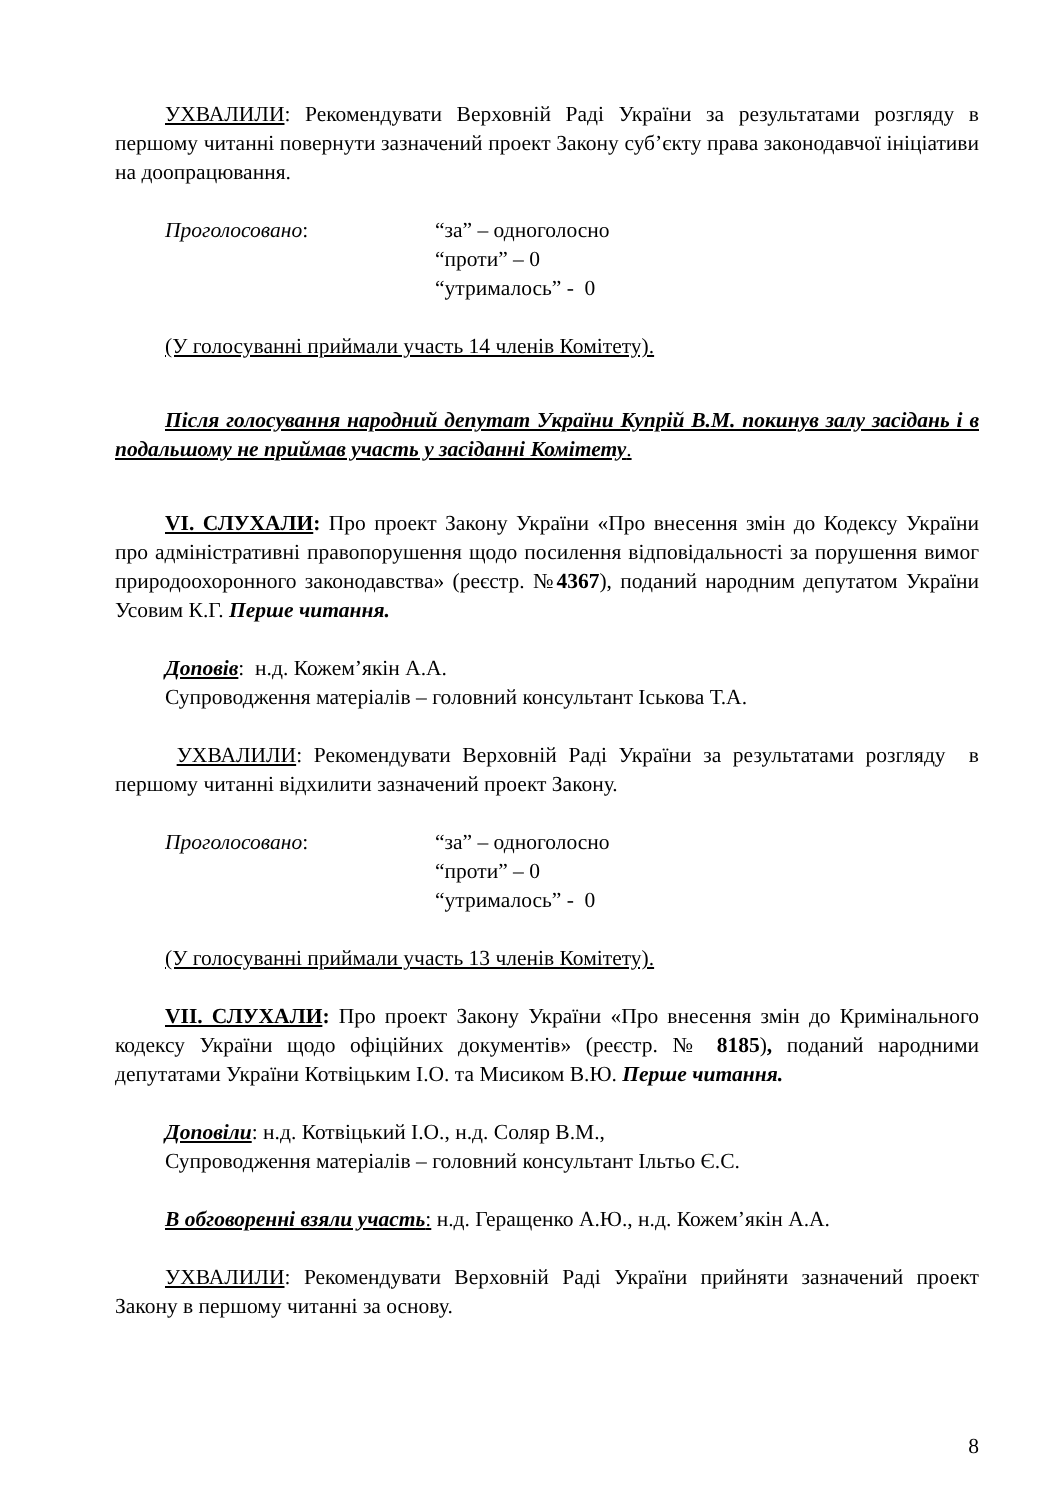УХВАЛИЛИ: Рекомендувати Верховній Раді України за результатами розгляду в першому читанні повернути зазначений проект Закону суб’єкту права законодавчої ініціативи на доопрацювання.
Проголосовано: “за” – одноголосно
“проти” – 0
“утрималось” - 0
(У голосуванні приймали участь 14 членів Комітету).
Після голосування народний депутат України Купрій В.М. покинув залу засідань і в подальшому не приймав участь у засіданні Комітету.
VI. СЛУХАЛИ: Про проект Закону України «Про внесення змін до Кодексу України про адміністративні правопорушення щодо посилення відповідальності за порушення вимог природоохоронного законодавства» (реєстр. №4367), поданий народним депутатом України Усовим К.Г. Перше читання.
Доповів: н.д. Кожем’якін А.А.
Супроводження матеріалів – головний консультант Іськова Т.А.
УХВАЛИЛИ: Рекомендувати Верховній Раді України за результатами розгляду в першому читанні відхилити зазначений проект Закону.
Проголосовано: “за” – одноголосно
“проти” – 0
“утрималось” - 0
(У голосуванні приймали участь 13 членів Комітету).
VII. СЛУХАЛИ: Про проект Закону України «Про внесення змін до Кримінального кодексу України щодо офіційних документів» (реєстр. № 8185), поданий народними депутатами України Котвіцьким І.О. та Мисиком В.Ю. Перше читання.
Доповіли: н.д. Котвіцький І.О., н.д. Соляр В.М.,
Супроводження матеріалів – головний консультант Ільтьо Є.С.
В обговоренні взяли участь: н.д. Геращенко А.Ю., н.д. Кожем’якін А.А.
УХВАЛИЛИ: Рекомендувати Верховній Раді України прийняти зазначений проект Закону в першому читанні за основу.
8